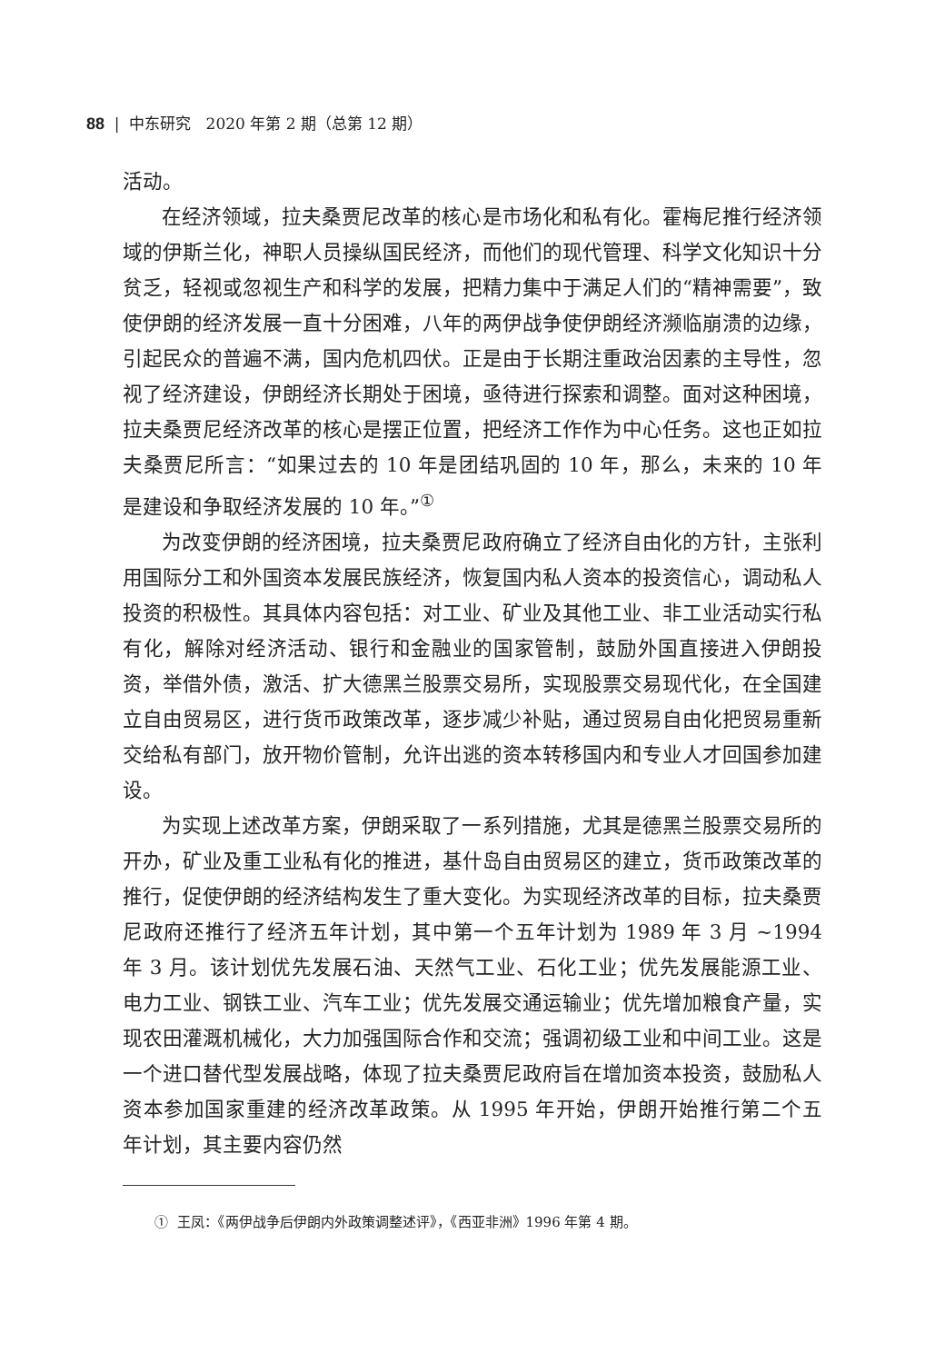88 | 中东研究 2020 年第 2 期（总第 12 期）
活动。
在经济领域，拉夫桑贾尼改革的核心是市场化和私有化。霍梅尼推行经济领域的伊斯兰化，神职人员操纵国民经济，而他们的现代管理、科学文化知识十分贫乏，轻视或忽视生产和科学的发展，把精力集中于满足人们的“精神需要”，致使伊朗的经济发展一直十分困难，八年的两伊战争使伊朗经济濒临崩溃的边缘，引起民众的普遍不满，国内危机四伏。正是由于长期注重政治因素的主导性，忽视了经济建设，伊朗经济长期处于困境，亟待进行探索和调整。面对这种困境，拉夫桑贾尼经济改革的核心是摆正位置，把经济工作作为中心任务。这也正如拉夫桑贾尼所言：“如果过去的 10 年是团结巩固的 10 年，那么，未来的 10 年是建设和争取经济发展的 10 年。”<sup>①</sup>
为改变伊朗的经济困境，拉夫桑贾尼政府确立了经济自由化的方针，主张利用国际分工和外国资本发展民族经济，恢复国内私人资本的投资信心，调动私人投资的积极性。其具体内容包括：对工业、矿业及其他工业、非工业活动实行私有化，解除对经济活动、银行和金融业的国家管制，鼓励外国直接进入伊朗投资，举借外债，激活、扩大德黑兰股票交易所，实现股票交易现代化，在全国建立自由贸易区，进行货币政策改革，逐步减少补贴，通过贸易自由化把贸易重新交给私有部门，放开物价管制，允许出逃的资本转移国内和专业人才回国参加建设。
为实现上述改革方案，伊朗采取了一系列措施，尤其是德黑兰股票交易所的开办，矿业及重工业私有化的推进，基什岛自由贸易区的建立，货币政策改革的推行，促使伊朗的经济结构发生了重大变化。为实现经济改革的目标，拉夫桑贾尼政府还推行了经济五年计划，其中第一个五年计划为 1989 年 3 月 ~1994 年 3 月。该计划优先发展石油、天然气工业、石化工业；优先发展能源工业、电力工业、钢铁工业、汽车工业；优先发展交通运输业；优先增加粮食产量，实现农田灌溉机械化，大力加强国际合作和交流；强调初级工业和中间工业。这是一个进口替代型发展战略，体现了拉夫桑贾尼政府旨在增加资本投资，鼓励私人资本参加国家重建的经济改革政策。从 1995 年开始，伊朗开始推行第二个五年计划，其主要内容仍然
① 王凤：《两伊战争后伊朗内外政策调整述评》，《西亚非洲》1996 年第 4 期。